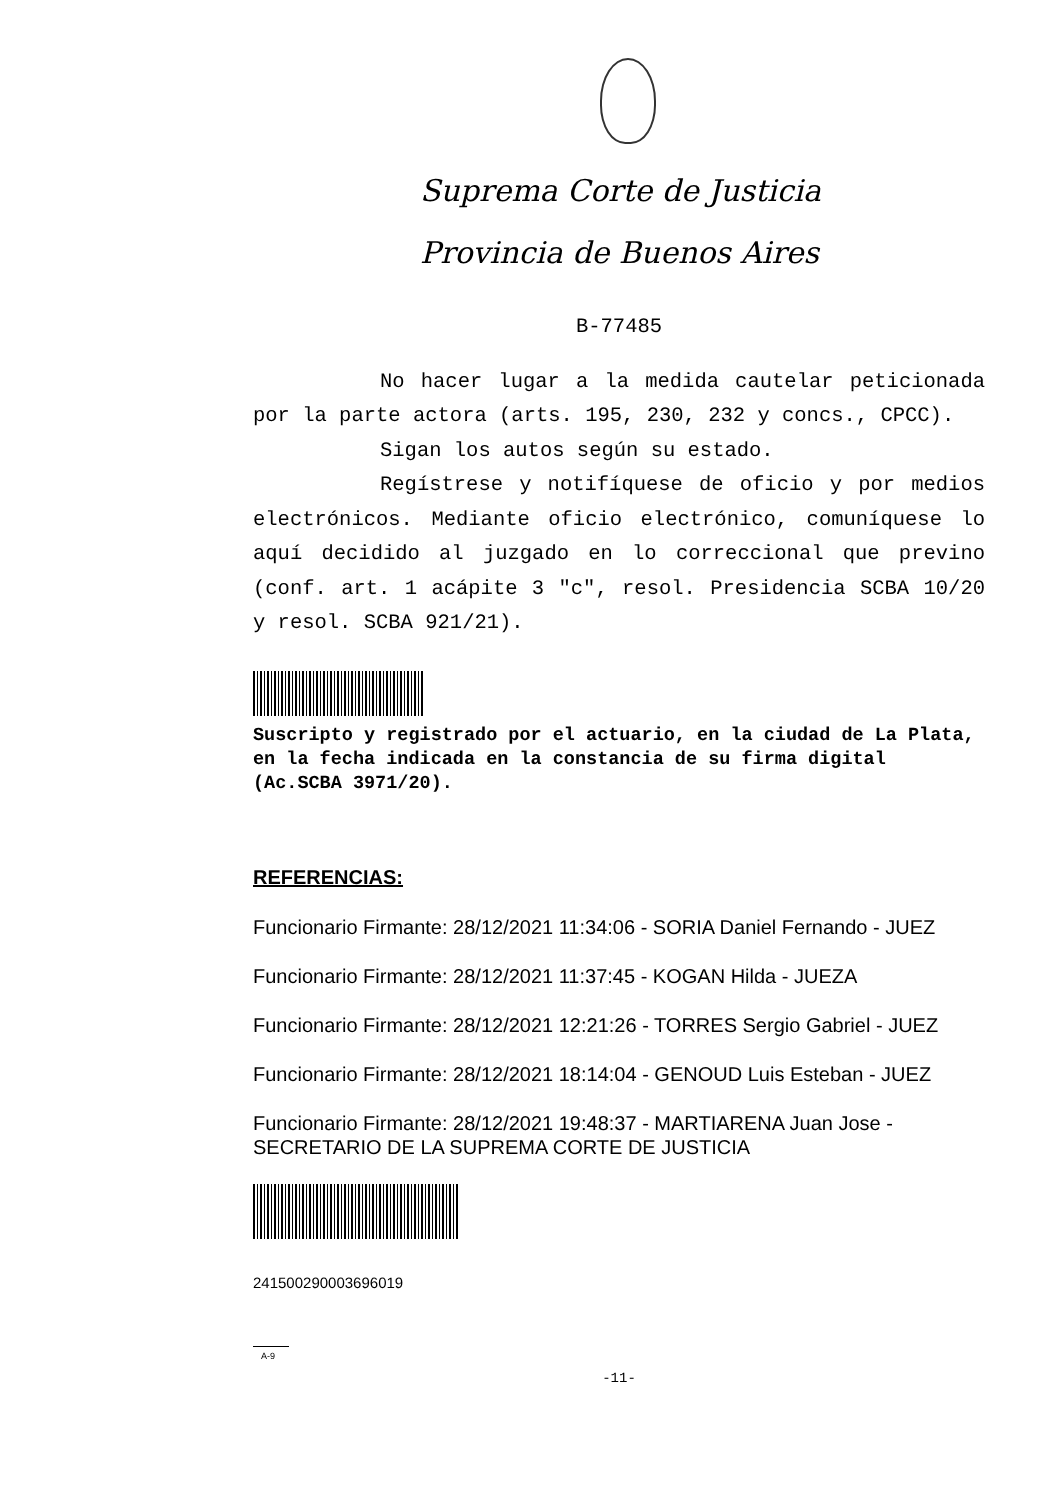Suprema Corte de Justicia
Provincia de Buenos Aires
B-77485
No hacer lugar a la medida cautelar peticionada por la parte actora (arts. 195, 230, 232 y concs., CPCC).
Sigan los autos según su estado.
Regístrese y notifíquese de oficio y por medios electrónicos. Mediante oficio electrónico, comuníquese lo aquí decidido al juzgado en lo correccional que previno (conf. art. 1 acápite 3 "c", resol. Presidencia SCBA 10/20 y resol. SCBA 921/21).
Suscripto y registrado por el actuario, en la ciudad de La Plata, en la fecha indicada en la constancia de su firma digital (Ac.SCBA 3971/20).
REFERENCIAS:
Funcionario Firmante: 28/12/2021 11:34:06 - SORIA Daniel Fernando - JUEZ
Funcionario Firmante: 28/12/2021 11:37:45 - KOGAN Hilda - JUEZA
Funcionario Firmante: 28/12/2021 12:21:26 - TORRES Sergio Gabriel - JUEZ
Funcionario Firmante: 28/12/2021 18:14:04 - GENOUD Luis Esteban - JUEZ
Funcionario Firmante: 28/12/2021 19:48:37 - MARTIARENA Juan Jose - SECRETARIO DE LA SUPREMA CORTE DE JUSTICIA
241500290003696019
A-9
-11-